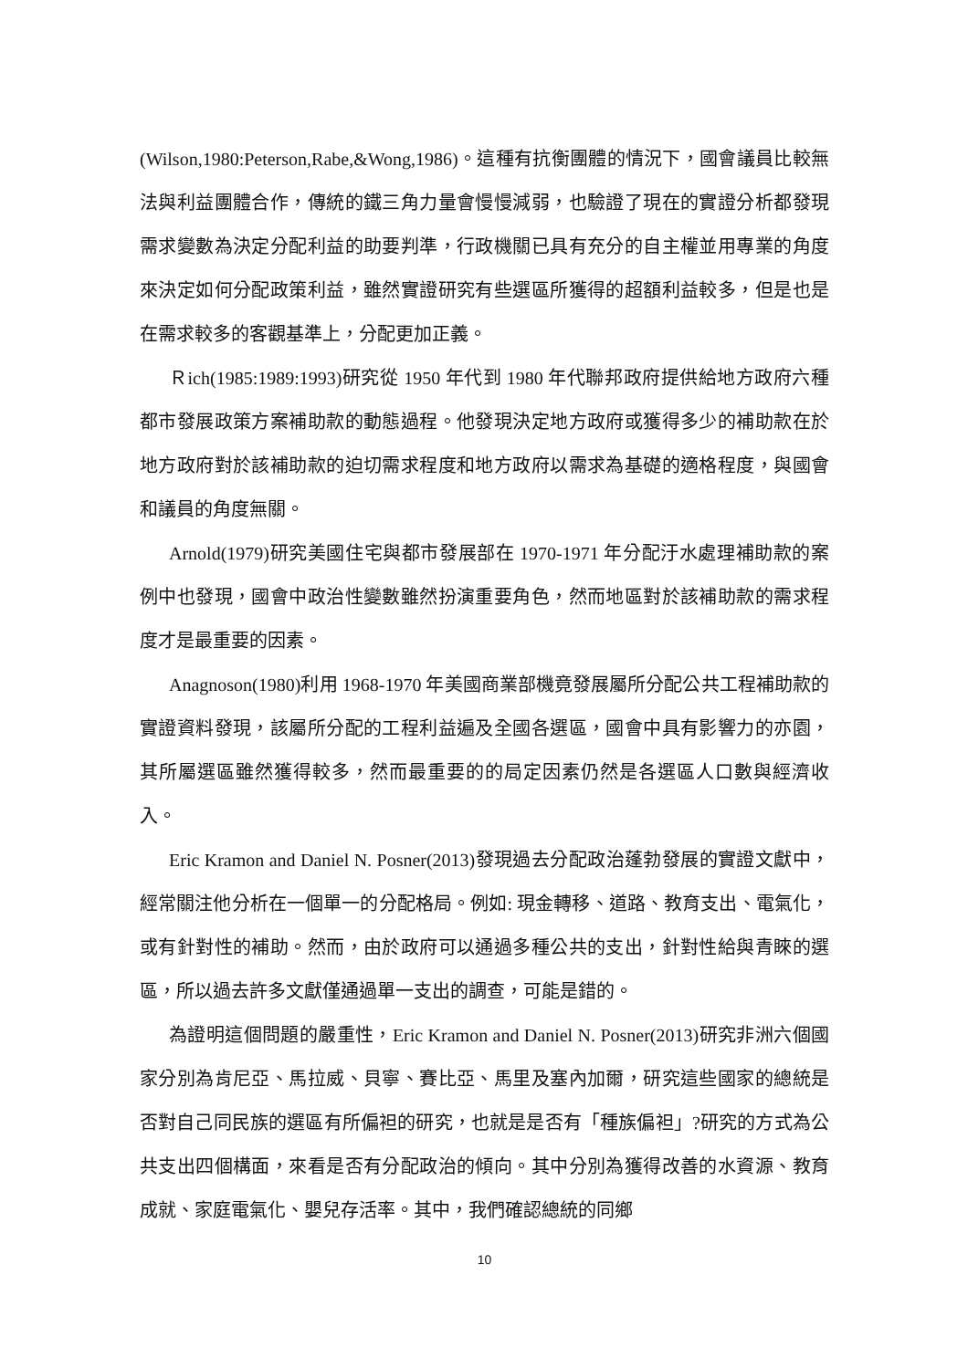(Wilson,1980:Peterson,Rabe,&Wong,1986)。這種有抗衡團體的情況下，國會議員比較無法與利益團體合作，傳統的鐵三角力量會慢慢減弱，也驗證了現在的實證分析都發現需求變數為決定分配利益的助要判準，行政機關已具有充分的自主權並用專業的角度來決定如何分配政策利益，雖然實證研究有些選區所獲得的超額利益較多，但是也是在需求較多的客觀基準上，分配更加正義。
Ｒich(1985:1989:1993)研究從 1950 年代到 1980 年代聯邦政府提供給地方政府六種都市發展政策方案補助款的動態過程。他發現決定地方政府或獲得多少的補助款在於地方政府對於該補助款的迫切需求程度和地方政府以需求為基礎的適格程度，與國會和議員的角度無關。
Arnold(1979)研究美國住宅與都市發展部在 1970-1971 年分配汙水處理補助款的案例中也發現，國會中政治性變數雖然扮演重要角色，然而地區對於該補助款的需求程度才是最重要的因素。
Anagnoson(1980)利用 1968-1970 年美國商業部機竟發展屬所分配公共工程補助款的實證資料發現，該屬所分配的工程利益遍及全國各選區，國會中具有影響力的亦園，其所屬選區雖然獲得較多，然而最重要的的局定因素仍然是各選區人口數與經濟收入。
Eric Kramon and Daniel N. Posner(2013)發現過去分配政治蓬勃發展的實證文獻中，經常關注他分析在一個單一的分配格局。例如: 現金轉移、道路、教育支出、電氣化，或有針對性的補助。然而，由於政府可以通過多種公共的支出，針對性給與青睞的選區，所以過去許多文獻僅通過單一支出的調查，可能是錯的。
為證明這個問題的嚴重性，Eric Kramon and Daniel N. Posner(2013)研究非洲六個國家分別為肯尼亞、馬拉威、貝寧、賽比亞、馬里及塞內加爾，研究這些國家的總統是否對自己同民族的選區有所偏袒的研究，也就是是否有「種族偏袒」?研究的方式為公共支出四個構面，來看是否有分配政治的傾向。其中分別為獲得改善的水資源、教育成就、家庭電氣化、嬰兒存活率。其中，我們確認總統的同鄉
10